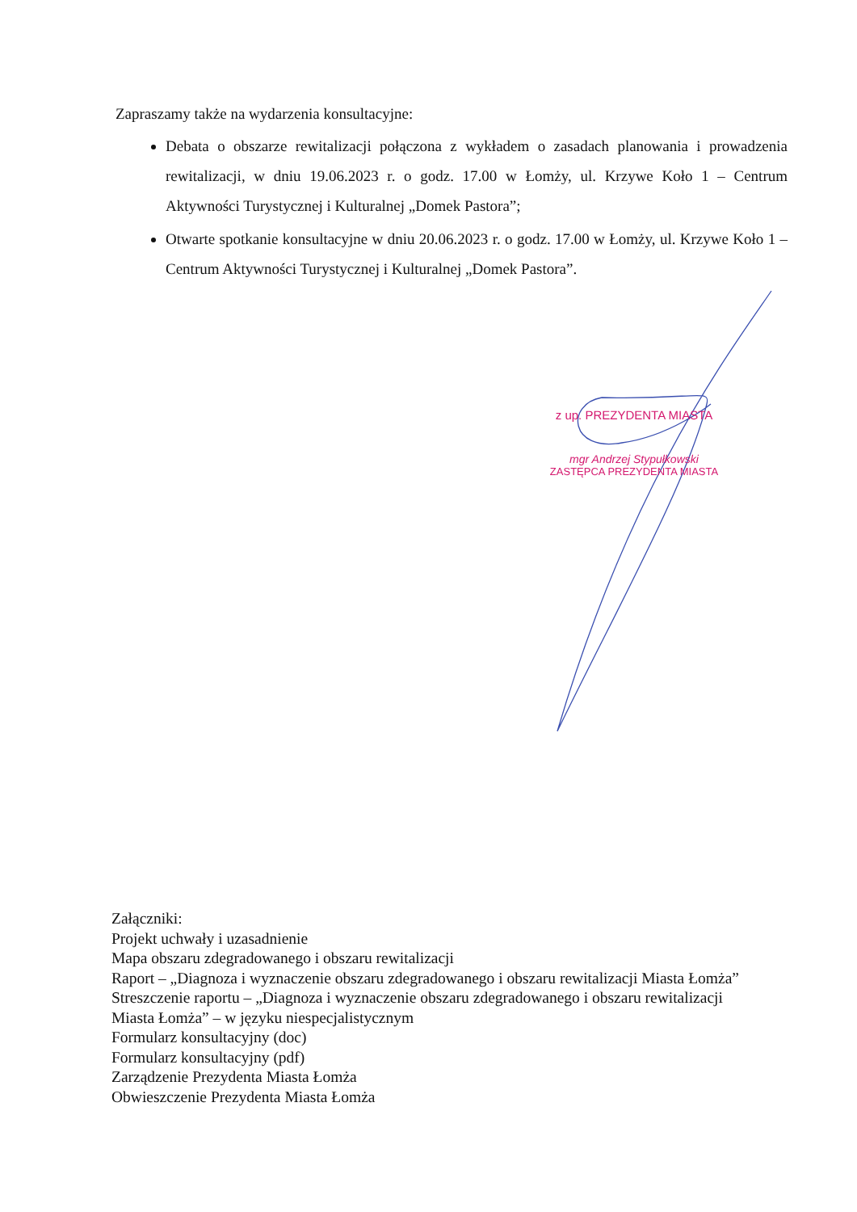Zapraszamy także na wydarzenia konsultacyjne:
Debata o obszarze rewitalizacji połączona z wykładem o zasadach planowania i prowadzenia rewitalizacji, w dniu 19.06.2023 r. o godz. 17.00 w Łomży, ul. Krzywe Koło 1 – Centrum Aktywności Turystycznej i Kulturalnej „Domek Pastora”;
Otwarte spotkanie konsultacyjne w dniu 20.06.2023 r. o godz. 17.00 w Łomży, ul. Krzywe Koło 1 – Centrum Aktywności Turystycznej i Kulturalnej „Domek Pastora”.
z up. PREZYDENTA MIASTA
mgr Andrzej Stypułkowski
ZASTĘPCA PREZYDENTA MIASTA
Załączniki:
Projekt uchwały i uzasadnienie
Mapa obszaru zdegradowanego i obszaru rewitalizacji
Raport – „Diagnoza i wyznaczenie obszaru zdegradowanego i obszaru rewitalizacji Miasta Łomża”
Streszczenie raportu – „Diagnoza i wyznaczenie obszaru zdegradowanego i obszaru rewitalizacji Miasta Łomża” – w języku niespecjalistycznym
Formularz konsultacyjny (doc)
Formularz konsultacyjny (pdf)
Zarządzenie Prezydenta Miasta Łomża
Obwieszczenie Prezydenta Miasta Łomża